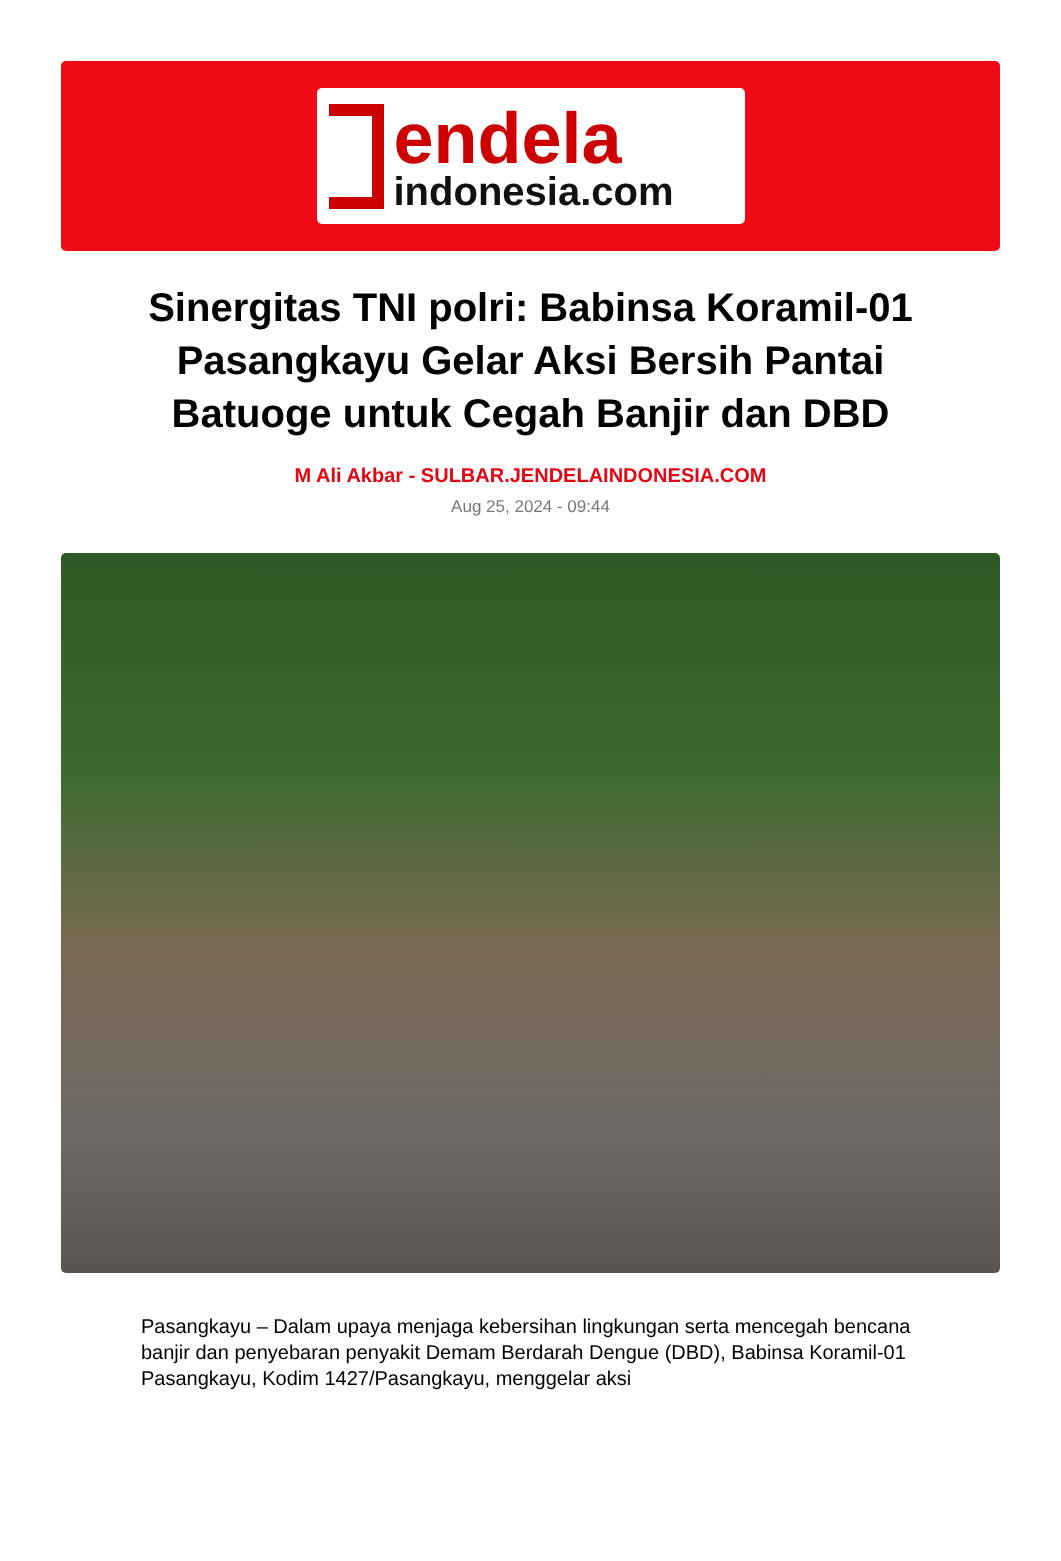endela
indonesia.com
Sinergitas TNI polri: Babinsa Koramil-01 Pasangkayu Gelar Aksi Bersih Pantai Batuoge untuk Cegah Banjir dan DBD
M Ali Akbar - SULBAR.JENDELAINDONESIA.COM
Aug 25, 2024 - 09:44
Pasangkayu – Dalam upaya menjaga kebersihan lingkungan serta mencegah bencana banjir dan penyebaran penyakit Demam Berdarah Dengue (DBD), Babinsa Koramil-01 Pasangkayu, Kodim 1427/Pasangkayu, menggelar aksi